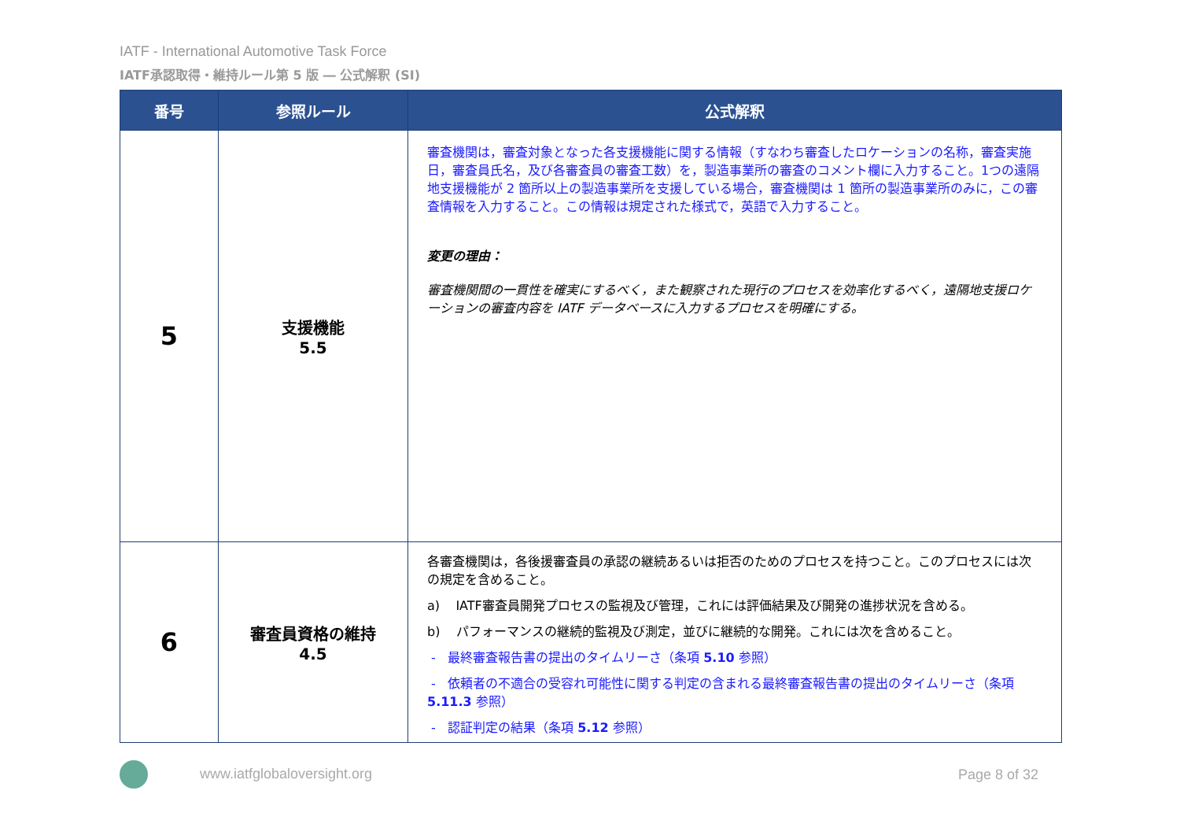IATF - International Automotive Task Force
IATF承認取得・維持ルール第 5 版 ― 公式解釈 (SI)
| 番号 | 参照ルール | 公式解釈 |
| --- | --- | --- |
| 5 | 支援機能 5.5 | 審査機関は，審査対象となった各支援機能に関する情報（すなわち審査したロケーションの名称，審査実施日，審査員氏名，及び各審査員の審査工数）を，製造事業所の審査のコメント欄に入力すること。1つの遠隔地支援機能が 2 箇所以上の製造事業所を支援している場合，審査機関は 1 箇所の製造事業所のみに，この審査情報を入力すること。この情報は規定された様式で，英語で入力すること。 変更の理由： 審査機関間の一貫性を確実にするべく，また観察された現行のプロセスを効率化するべく，遠隔地支援ロケーションの審査内容を IATF データベースに入力するプロセスを明確にする。 |
| 6 | 審査員資格の維持 4.5 | 各審査機関は，各後援審査員の承認の継続あるいは拒否のためのプロセスを持つこと。このプロセスには次の規定を含めること。 a) IATF審査員開発プロセスの監視及び管理，これには評価結果及び開発の進捗状況を含める。 b) パフォーマンスの継続的監視及び測定，並びに継続的な開発。これには次を含めること。 - 最終審査報告書の提出のタイムリーさ（条項 5.10 参照） - 依頼者の不適合の受容れ可能性に関する判定の含まれる最終審査報告書の提出のタイムリーさ（条項 5.11.3 参照） - 認証判定の結果（条項 5.12 参照） |
www.iatfglobaloversight.org Page 8 of 32